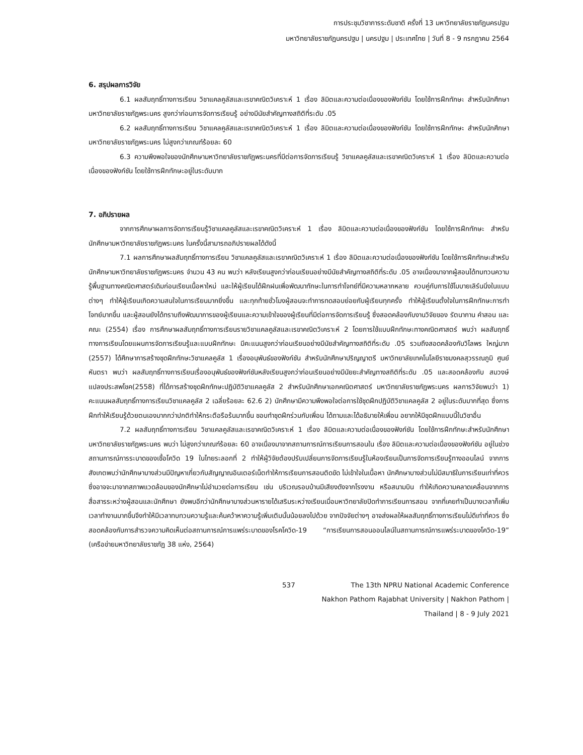การประชุมวิชาการระดับชาติ ครั้งที่ 13 มหาวิทยาลัยราชภัฏนครปฐม
มหาวิทยาลัยราชภัฏนครปฐม | นครปฐม | ประเทศไทย | วันที่ 8 - 9 กรกฎาคม 2564
6. สรุปผลการวิจัย
6.1 ผลสัมฤทธิ์ทางการเรียน วิชาแคลคูลัสและเรขาคณิตวิเคราะห์ 1 เรื่อง ลิมิตและความต่อเนื่องของฟังก์ชัน โดยใช้การฝึกทักษะ สำหรับนักศึกษามหาวิทยาลัยราชภัฏพระนคร สูงกว่าก่อนการจัดการเรียนรู้ อย่างมีนัยสำคัญทางสถิติที่ระดับ .05
6.2 ผลสัมฤทธิ์ทางการเรียน วิชาแคลคูลัสและเรขาคณิตวิเคราะห์ 1 เรื่อง ลิมิตและความต่อเนื่องของฟังก์ชัน โดยใช้การฝึกทักษะ สำหรับนักศึกษามหาวิทยาลัยราชภัฏพระนคร ไม่สูงกว่าเกณฑ์ร้อยละ 60
6.3 ความพึงพอใจของนักศึกษามหาวิทยาลัยราชภัฏพระนครที่มีต่อการจัดการเรียนรู้ วิชาแคลคูลัสและเรขาคณิตวิเคราะห์ 1 เรื่อง ลิมิตและความต่อเนื่องของฟังก์ชัน โดยใช้การฝึกทักษะอยู่ในระดับมาก
7. อภิปรายผล
จากการศึกษาผลการจัดการเรียนรู้วิชาแคลคูลัสและเรขาคณิตวิเคราะห์ 1 เรื่อง ลิมิตและความต่อเนื่องของฟังก์ชัน โดยใช้การฝึกทักษะ สำหรับนักศึกษามหาวิทยาลัยราชภัฏพระนคร ในครั้งนี้สามารถอภิปรายผลได้ดังนี้
7.1 ผลการศึกษาผลสัมฤทธิ์ทางการเรียน วิชาแคลคูลัสและเรขาคณิตวิเคราะห์ 1 เรื่อง ลิมิตและความต่อเนื่องของฟังก์ชัน โดยใช้การฝึกทักษะสำหรับนักศึกษามหาวิทยาลัยราชภัฏพระนคร จำนวน 43 คน พบว่า หลังเรียนสูงกว่าก่อนเรียนอย่างมีนัยสำคัญทางสถิติที่ระดับ .05 อาจเนื่องมาจากผู้สอนได้ทบทวนความรู้พื้นฐานทางคณิตศาสตร์เดิมก่อนเรียนเนื้อหาใหม่ และให้ผู้เรียนได้ฝึกฝนเพื่อพัฒนาทักษะในการทำโจทย์ที่มีความหลากหลาย ควบคู่กับการใช้โมบายเลิร์นนิ่งในแบบต่างๆ ทำให้ผู้เรียนเกิดความสนใจในการเรียนมากยิ่งขึ้น และทุกท้ายชั่วโมงผู้สอนจะทำการทดสอบย่อยกับผู้เรียนทุกครั้ง ทำให้ผู้เรียนตั้งใจในการฝึกทักษะการทำโจทย์มากขึ้น และผู้สอนยังได้ทราบถึงพัฒนาการของผู้เรียนและความเข้าใจของผู้เรียนที่มีต่อการจัดการเรียนรู้ ซึ่งสอดคล้องกับงานวิจัยของ รัตนากาน คำสอน และคณะ (2554) เรื่อง การศึกษาผลสัมฤทธิ์ทางการเรียนรายวิชาแคลคูลัสและเรขาคณิตวิเคราะห์ 2 โดยการใช้แบบฝึกทักษะทางคณิตศาสตร์ พบว่า ผลสัมฤทธิ์ทางการเรียนโดยแผนการจัดการเรียนรู้และแบบฝึกทักษะ มีคะแนนสูงกว่าก่อนเรียนอย่างมีนัยสำคัญทางสถิติที่ระดับ .05 รวมถึงสอดคล้องกับวิไลพร ใหญ่มาก (2557) ได้ศึกษาการสร้างชุดฝึกทักษะวิชาแคลคูลัส 1 เรื่องอนุพันธ์ของฟังก์ชัน สำหรับนักศึกษาปริญญาตรี มหาวิทยาลัยเทคโนโลยีราชมงคลสุวรรณภูมิ ศูนย์หันตรา พบว่า ผลสัมฤทธิ์ทางการเรียนเรื่องอนุพันธ์ของฟังก์ชันหลังเรียนสูงกว่าก่อนเรียนอย่างมีนัยยะสำคัญทางสถิติที่ระดับ .05 และสอดคล้องกับ สมวงษ์ แปลงประสพโชค(2558) ที่ได้การสร้างชุดฝึกทักษะปฏิบัติวิชาแคลคูลัส 2 สำหรับนักศึกษาเอกคณิตศาสตร์ มหาวิทยาลัยราชภัฏพระนคร ผลการวิจัยพบว่า 1) คะแนนผลสัมฤทธิ์ทางการเรียนวิชาแคลคูลัส 2 เฉลี่ยร้อยละ 62.6 2) นักศึกษามีความพึงพอใจต่อการใช้ชุดฝึกปฏิบัติวิชาแคลคูลัส 2 อยู่ในระดับมากที่สุด ซึ่งการฝึกทำให้เรียนรู้ด้วยตนเองมากกว่าปกติทำให้กระตือรือร้นมากขึ้น ชอบทำชุดฝึกร่วมกับเพื่อน ได้ถามและได้อธิบายให้เพื่อน อยากให้มีชุดฝึกแบบนี้ในวิชาอื่น
7.2 ผลสัมฤทธิ์ทางการเรียน วิชาแคลคูลัสและเรขาคณิตวิเคราะห์ 1 เรื่อง ลิมิตและความต่อเนื่องของฟังก์ชัน โดยใช้การฝึกทักษะสำหรับนักศึกษามหาวิทยาลัยราชภัฏพระนคร พบว่า ไม่สูงกว่าเกณฑ์ร้อยละ 60 อาจเนื่องมาจากสถานการณ์การเรียนการสอนใน เรื่อง ลิมิตและความต่อเนื่องของฟังก์ชัน อยู่ในช่วงสถานการณ์การระบาดของเชื้อโควิด 19 ในไทยระลอกที่ 2 ทำให้ผู้วิจัยต้องปรับเปลี่ยนการจัดการเรียนรู้ในห้องเรียนเป็นการจัดการเรียนรู้ทางออนไลน์ จากการสังเกตพบว่านักศึกษาบางส่วนมีปัญหาเกี่ยวกับสัญญาณอินเตอร์เน็ตทำให้การเรียนการสอนติดขัด ไม่เข้าใจในเนื้อหา นักศึกษาบางส่วนไม่มีสมาธิในการเรียนเท่าที่ควร ซึ่งอาจจะมาจากสภาพแวดล้อมของนักศึกษาไม่อำนวยต่อการเรียน เช่น บริเวณรอบบ้านมีเสียงดังจากโรงงาน หรือสนามบิน ทำให้เกิดความคลาดเคลื่อนจากการสื่อสารระหว่างผู้สอนและนักศึกษา ยังพบอีกว่านักศึกษาบางส่วนหารายได้เสริมระหว่างเรียนเมื่อมหาวิทยาลัยปิดทำการเรียนการสอน จากที่เคยทำเป็นบางเวลาก็เพิ่มเวลาทำงานมากขึ้นจึงทำให้มีเวลาทบทวนความรู้และค้นคว้าหาความรู้เพิ่มเติมนั้นน้อยลงไปด้วย จากปัจจัยต่างๆ อาจส่งผลให้ผลสัมฤทธิ์ทางการเรียนไม่ดีเท่าที่ควร ซึ่งสอดคล้องกับการสำรวจความคิดเห็นต่อสถานการณ์การแพร่ระบาดของโรคโควิด-19 “การเรียนการสอนออนไลน์ในสถานการณ์การแพร่ระบาดของโควิด-19” (เครือข่ายมหาวิทยาลัยราชภัฏ 38 แห่ง, 2564)
537 The 13th NPRU National Academic Conference
Nakhon Pathom Rajabhat University | Nakhon Pathom | Thailand | 8 - 9 July 2021